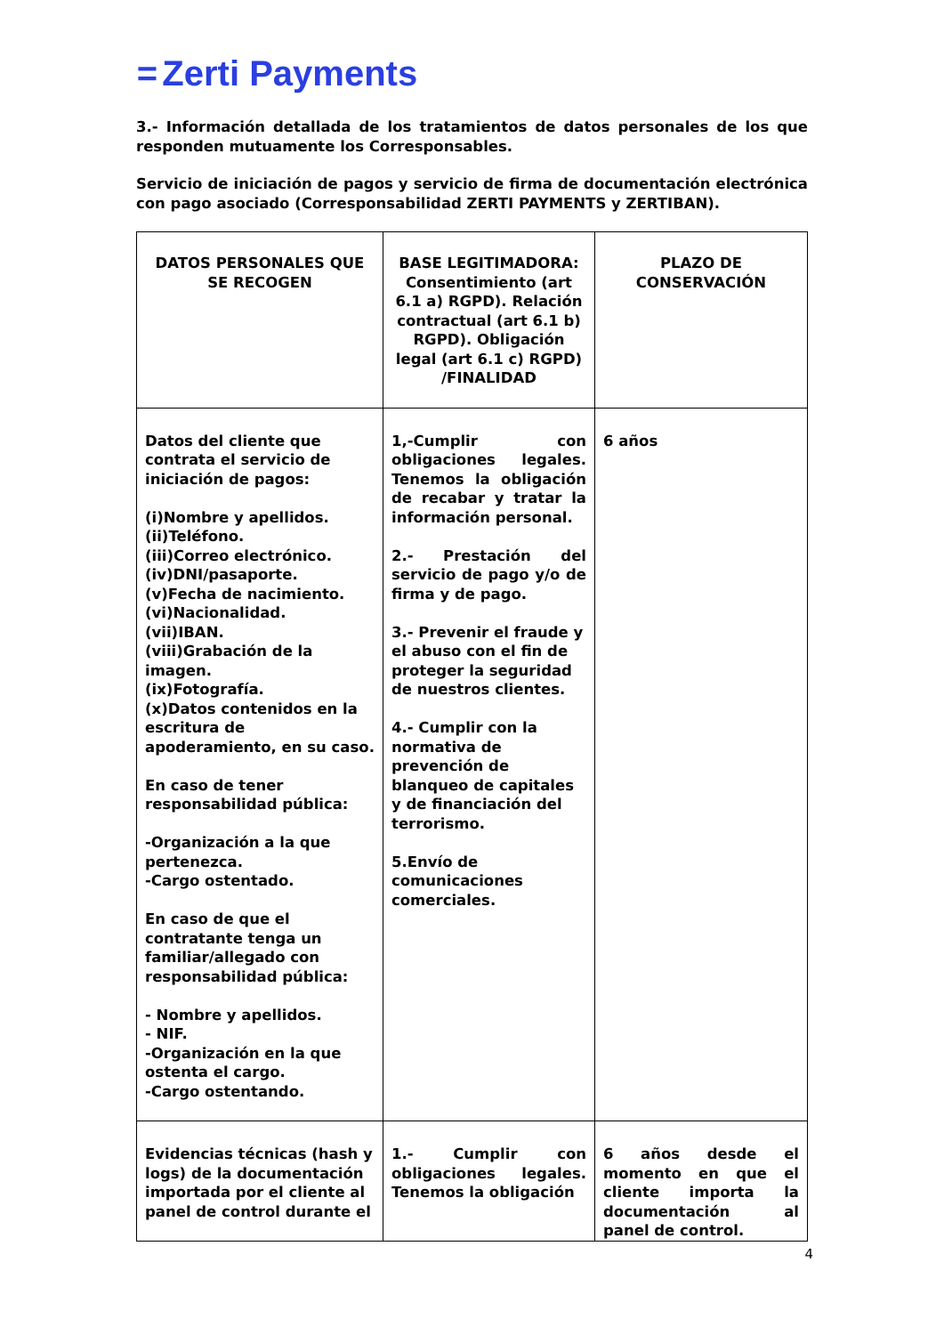= Zerti Payments
3.- Información detallada de los tratamientos de datos personales de los que responden mutuamente los Corresponsables.
Servicio de iniciación de pagos y servicio de firma de documentación electrónica con pago asociado (Corresponsabilidad ZERTI PAYMENTS y ZERTIBAN).
| DATOS PERSONALES QUE SE RECOGEN | BASE LEGITIMADORA: Consentimiento (art 6.1 a) RGPD). Relación contractual (art 6.1 b) RGPD). Obligación legal (art 6.1 c) RGPD) /FINALIDAD | PLAZO DE CONSERVACIÓN |
| Datos del cliente que contrata el servicio de iniciación de pagos: (i)Nombre y apellidos. (ii)Teléfono. (iii)Correo electrónico. (iv)DNI/pasaporte. (v)Fecha de nacimiento. (vi)Nacionalidad. (vii)IBAN. (viii)Grabación de la imagen. (ix)Fotografía. (x)Datos contenidos en la escritura de apoderamiento, en su caso. En caso de tener responsabilidad pública: -Organización a la que pertenezca. -Cargo ostentado. En caso de que el contratante tenga un familiar/allegado con responsabilidad pública: - Nombre y apellidos. - NIF. -Organización en la que ostenta el cargo. -Cargo ostentando. | 1,-Cumplir con obligaciones legales. Tenemos la obligación de recabar y tratar la información personal. 2.- Prestación del servicio de pago y/o de firma y de pago. 3.- Prevenir el fraude y el abuso con el fin de proteger la seguridad de nuestros clientes. 4.- Cumplir con la normativa de prevención de blanqueo de capitales y de financiación del terrorismo. 5.Envío de comunicaciones comerciales. | 6 años |
| Evidencias técnicas (hash y logs) de la documentación importada por el cliente al panel de control durante el | 1.- Cumplir con obligaciones legales. Tenemos la obligación | 6 años desde el momento en que el cliente importa la documentación al panel de control. |
4